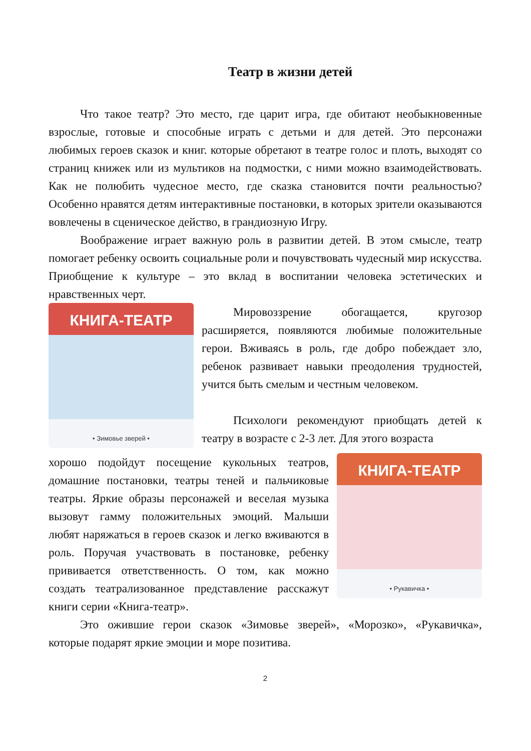Театр в жизни детей
Что такое театр? Это место, где царит игра, где обитают необыкновенные взрослые, готовые и способные играть с детьми и для детей. Это персонажи любимых героев сказок и книг. которые обретают в театре голос и плоть, выходят со страниц книжек или из мультиков на подмостки, с ними можно взаимодействовать. Как не полюбить чудесное место, где сказка становится почти реальностью? Особенно нравятся детям интерактивные постановки, в которых зрители оказываются вовлечены в сценическое действо, в грандиозную Игру.
Воображение играет важную роль в развитии детей. В этом смысле, театр помогает ребенку освоить социальные роли и почувствовать чудесный мир искусства. Приобщение к культуре – это вклад в воспитании человека эстетических и нравственных черт.
КНИГА-ТЕАТР
• Зимовье зверей •
Мировоззрение обогащается, кругозор расширяется, появляются любимые положительные герои. Вживаясь в роль, где добро побеждает зло, ребенок развивает навыки преодоления трудностей, учится быть смелым и честным человеком.
Психологи рекомендуют приобщать детей к театру в возрасте с 2-3 лет. Для этого возраста
хорошо подойдут посещение кукольных театров, домашние постановки, театры теней и пальчиковые театры. Яркие образы персонажей и веселая музыка вызовут гамму положительных эмоций. Малыши любят наряжаться в героев сказок и легко вживаются в роль. Поручая участвовать в постановке, ребенку прививается ответственность. О том, как можно создать театрализованное представление расскажут книги серии «Книга-театр».
КНИГА-ТЕАТР
• Рукавичка •
Это ожившие герои сказок «Зимовье зверей», «Морозко», «Рукавичка», которые подарят яркие эмоции и море позитива.
2